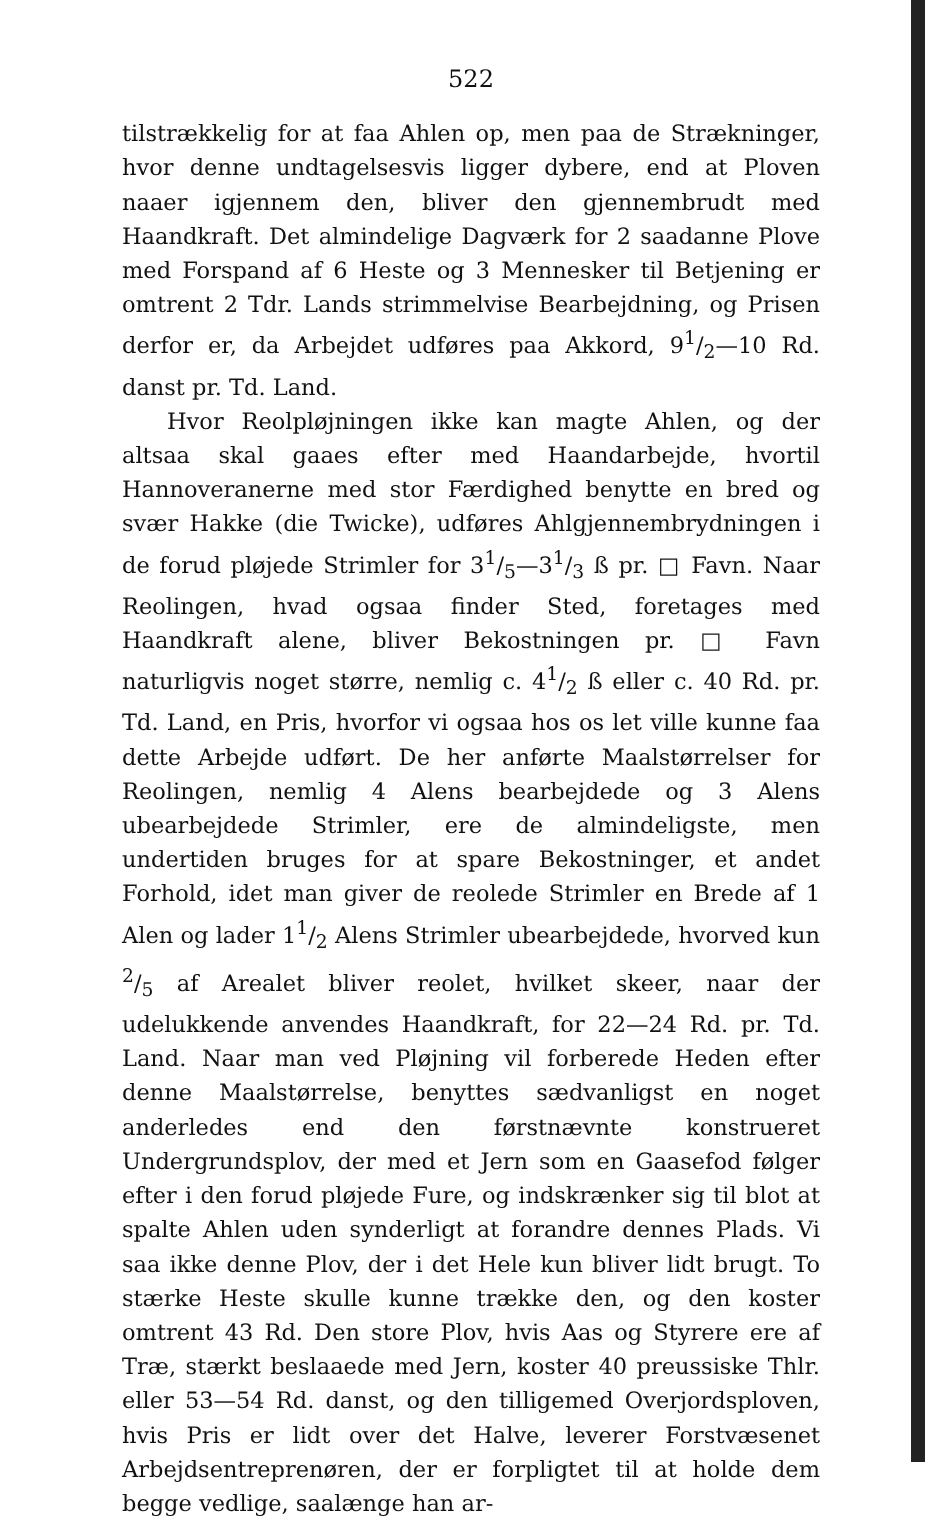522
tilstrækkelig for at faa Ahlen op, men paa de Strækninger, hvor denne undtagelsesvis ligger dybere, end at Ploven naaer igjennem den, bliver den gjennembrudt med Haandkraft. Det almindelige Dagværk for 2 saadanne Plove med Forspand af 6 Heste og 3 Mennesker til Betjening er omtrent 2 Tdr. Lands strimmelvise Bearbejdning, og Prisen derfor er, da Arbejdet udføres paa Akkord, 91/2—10 Rd. danst pr. Td. Land.
Hvor Reolpløjningen ikke kan magte Ahlen, og der altsaa skal gaaes efter med Haandarbejde, hvortil Hannoveranerne med stor Færdighed benytte en bred og svær Hakke (die Twicke), udføres Ahlgjennembrydningen i de forud pløjede Strimler for 31/5—31/3 ß pr. □ Favn. Naar Reolingen, hvad ogsaa finder Sted, foretages med Haandkraft alene, bliver Bekostningen pr. □ Favn naturligvis noget større, nemlig c. 41/2 ß eller c. 40 Rd. pr. Td. Land, en Pris, hvorfor vi ogsaa hos os let ville kunne faa dette Arbejde udført. De her anførte Maalstørrelser for Reolingen, nemlig 4 Alens bearbejdede og 3 Alens ubearbejdede Strimler, ere de almindeligste, men undertiden bruges for at spare Bekostninger, et andet Forhold, idet man giver de reolede Strimler en Brede af 1 Alen og lader 11/2 Alens Strimler ubearbejdede, hvorved kun 2/5 af Arealet bliver reolet, hvilket skeer, naar der udelukkende anvendes Haandkraft, for 22—24 Rd. pr. Td. Land. Naar man ved Pløjning vil forberede Heden efter denne Maalstørrelse, benyttes sædvanligst en noget anderledes end den førstnævnte konstrueret Undergrundsplov, der med et Jern som en Gaasefod følger efter i den forud pløjede Fure, og indskrænker sig til blot at spalte Ahlen uden synderligt at forandre dennes Plads. Vi saa ikke denne Plov, der i det Hele kun bliver lidt brugt. To stærke Heste skulle kunne trække den, og den koster omtrent 43 Rd. Den store Plov, hvis Aas og Styrere ere af Træ, stærkt beslaaede med Jern, koster 40 preussiske Thlr. eller 53—54 Rd. danst, og den tilligemed Overjordsploven, hvis Pris er lidt over det Halve, leverer Forstvæsenet Arbejdsentreprenøren, der er forpligtet til at holde dem begge vedlige, saalænge han ar-